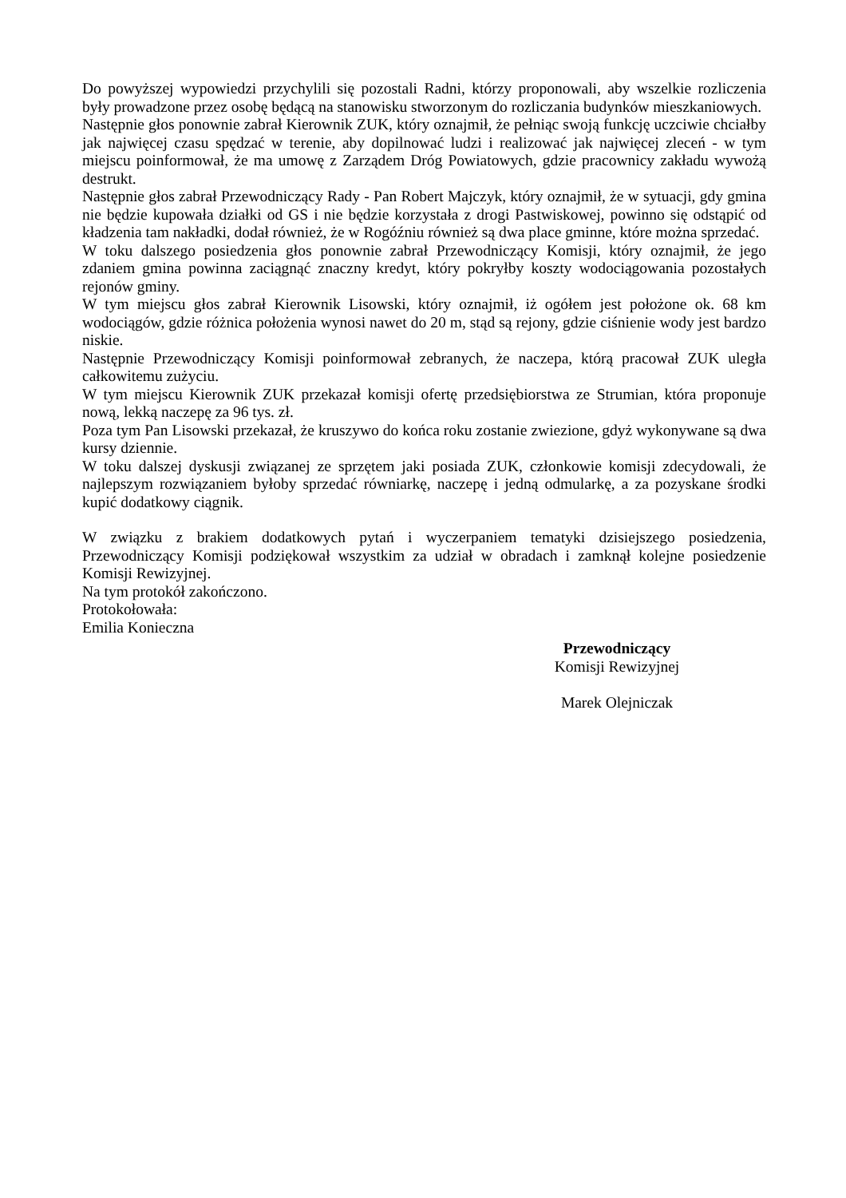Do powyższej wypowiedzi przychylili się pozostali Radni, którzy proponowali, aby wszelkie rozliczenia były prowadzone przez osobę będącą na stanowisku stworzonym do rozliczania budynków mieszkaniowych.
Następnie głos ponownie zabrał Kierownik ZUK, który oznajmił, że pełniąc swoją funkcję uczciwie chciałby jak najwięcej czasu spędzać w terenie, aby dopilnować ludzi i realizować jak najwięcej zleceń - w tym miejscu poinformował, że ma umowę z Zarządem Dróg Powiatowych, gdzie pracownicy zakładu wywożą destrukt.
Następnie głos zabrał Przewodniczący Rady - Pan Robert Majczyk, który oznajmił, że w sytuacji, gdy gmina nie będzie kupowała działki od GS i nie będzie korzystała z drogi Pastwiskowej, powinno się odstąpić od kładzenia tam nakładki, dodał również, że w Rogóźniu również są dwa place gminne, które można sprzedać.
W toku dalszego posiedzenia głos ponownie zabrał Przewodniczący Komisji, który oznajmił, że jego zdaniem gmina powinna zaciągnąć znaczny kredyt, który pokryłby koszty wodociągowania pozostałych rejonów gminy.
W tym miejscu głos zabrał Kierownik Lisowski, który oznajmił, iż ogółem jest położone ok. 68 km wodociągów, gdzie różnica położenia wynosi nawet do 20 m, stąd są rejony, gdzie ciśnienie wody jest bardzo niskie.
Następnie Przewodniczący Komisji poinformował zebranych, że naczepa, którą pracował ZUK uległa całkowitemu zużyciu.
W tym miejscu Kierownik ZUK przekazał komisji ofertę przedsiębiorstwa ze Strumian, która proponuje nową, lekką naczepę za 96 tys. zł.
Poza tym Pan Lisowski przekazał, że kruszywo do końca roku zostanie zwiezione, gdyż wykonywane są dwa kursy dziennie.
W toku dalszej dyskusji związanej ze sprzętem jaki posiada ZUK, członkowie komisji zdecydowali, że najlepszym rozwiązaniem byłoby sprzedać równiarkę, naczepę i jedną odmularkę, a za pozyskane środki kupić dodatkowy ciągnik.
W związku z brakiem dodatkowych pytań i wyczerpaniem tematyki dzisiejszego posiedzenia, Przewodniczący Komisji podziękował wszystkim za udział w obradach i zamknął kolejne posiedzenie Komisji Rewizyjnej.
Na tym protokół zakończono.
Protokołowała:
Emilia Konieczna
Przewodniczący
Komisji Rewizyjnej
Marek Olejniczak